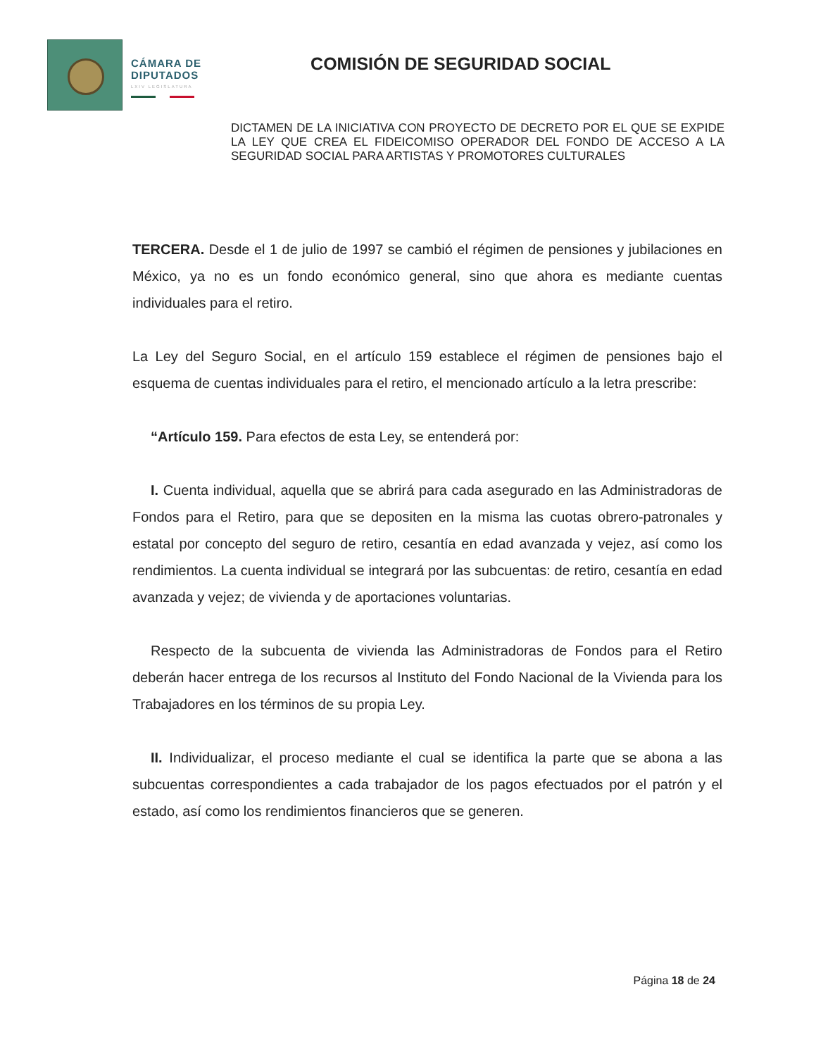CÁMARA DE
DIPUTADOS
LXIV LEGISLATURA
COMISIÓN DE SEGURIDAD SOCIAL
DICTAMEN DE LA INICIATIVA CON PROYECTO DE DECRETO POR EL QUE SE EXPIDE LA LEY QUE CREA EL FIDEICOMISO OPERADOR DEL FONDO DE ACCESO A LA SEGURIDAD SOCIAL PARA ARTISTAS Y PROMOTORES CULTURALES
TERCERA. Desde el 1 de julio de 1997 se cambió el régimen de pensiones y jubilaciones en México, ya no es un fondo económico general, sino que ahora es mediante cuentas individuales para el retiro.
La Ley del Seguro Social, en el artículo 159 establece el régimen de pensiones bajo el esquema de cuentas individuales para el retiro, el mencionado artículo a la letra prescribe:
“Artículo 159. Para efectos de esta Ley, se entenderá por:
I. Cuenta individual, aquella que se abrirá para cada asegurado en las Administradoras de Fondos para el Retiro, para que se depositen en la misma las cuotas obrero-patronales y estatal por concepto del seguro de retiro, cesantía en edad avanzada y vejez, así como los rendimientos. La cuenta individual se integrará por las subcuentas: de retiro, cesantía en edad avanzada y vejez; de vivienda y de aportaciones voluntarias.
Respecto de la subcuenta de vivienda las Administradoras de Fondos para el Retiro deberán hacer entrega de los recursos al Instituto del Fondo Nacional de la Vivienda para los Trabajadores en los términos de su propia Ley.
II. Individualizar, el proceso mediante el cual se identifica la parte que se abona a las subcuentas correspondientes a cada trabajador de los pagos efectuados por el patrón y el estado, así como los rendimientos financieros que se generen.
Página 18 de 24